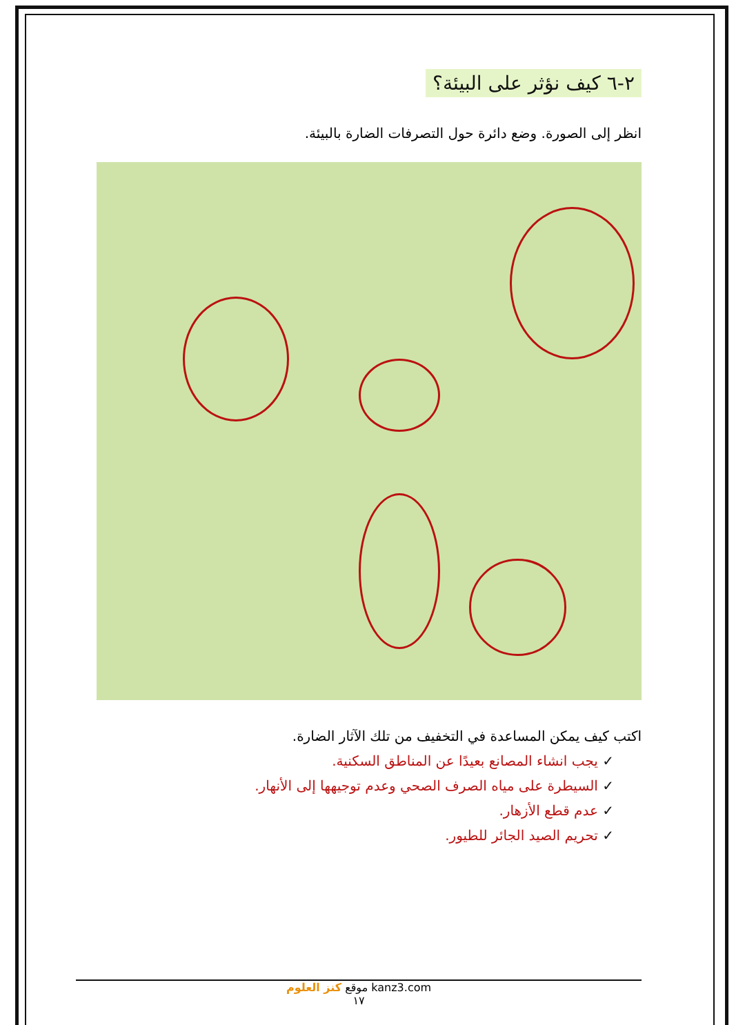٢-٦ كيف نؤثر على البيئة؟
انظر إلى الصورة. وضع دائرة حول التصرفات الضارة بالبيئة.
اكتب كيف يمكن المساعدة في التخفيف من تلك الآثار الضارة.
✓ يجب انشاء المصانع بعيدًا عن المناطق السكنية.
✓ السيطرة على مياه الصرف الصحي وعدم توجيهها إلى الأنهار.
✓ عدم قطع الأزهار.
✓ تحريم الصيد الجائر للطيور.
موقع كنز العلوم kanz3.com
١٧